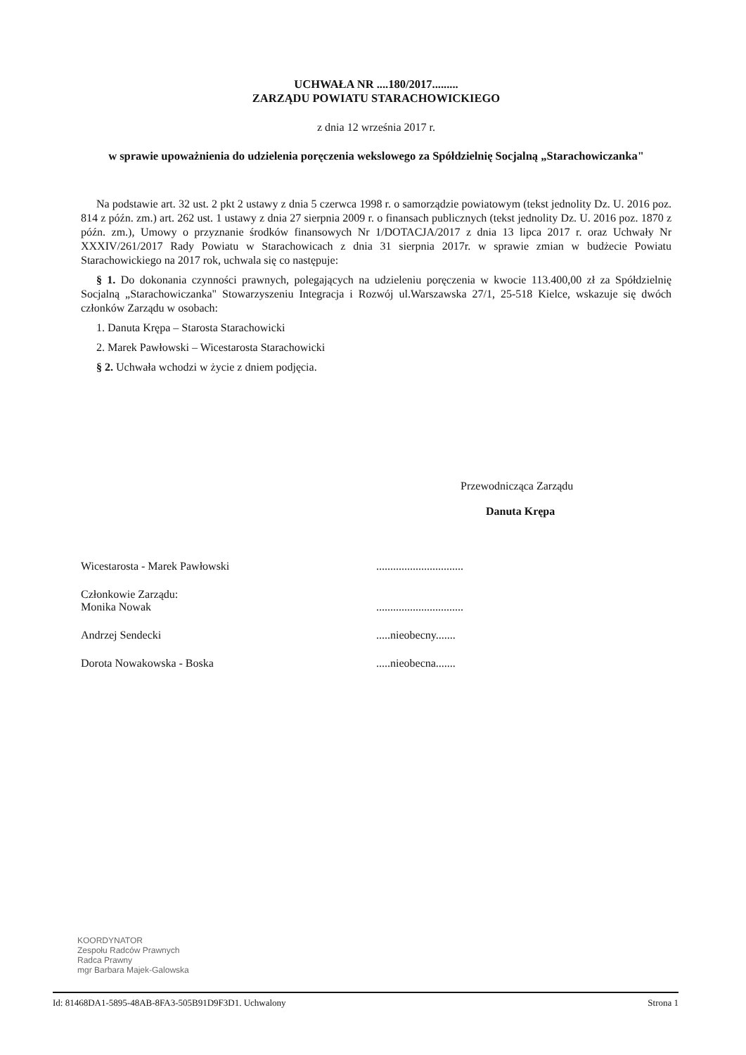UCHWAŁA NR ....180/2017.........
ZARZĄDU POWIATU STARACHOWICKIEGO
z dnia 12 września 2017 r.
w sprawie upoważnienia do udzielenia poręczenia wekslowego za Spółdzielnię Socjalną „Starachowiczanka"
Na podstawie art. 32 ust. 2 pkt 2 ustawy z dnia 5 czerwca 1998 r. o samorządzie powiatowym (tekst jednolity Dz. U. 2016 poz. 814 z późn. zm.) art. 262 ust. 1 ustawy z dnia 27 sierpnia 2009 r. o finansach publicznych (tekst jednolity Dz. U. 2016 poz. 1870 z późn. zm.), Umowy o przyznanie środków finansowych Nr 1/DOTACJA/2017 z dnia 13 lipca 2017 r. oraz Uchwały Nr XXXIV/261/2017 Rady Powiatu w Starachowicach z dnia 31 sierpnia 2017r. w sprawie zmian w budżecie Powiatu Starachowickiego na 2017 rok, uchwala się co następuje:
§ 1. Do dokonania czynności prawnych, polegających na udzieleniu poręczenia w kwocie 113.400,00 zł za Spółdzielnię Socjalną „Starachowiczanka" Stowarzyszeniu Integracja i Rozwój ul.Warszawska 27/1, 25-518 Kielce, wskazuje się dwóch członków Zarządu w osobach:
1. Danuta Krępa – Starosta Starachowicki
2. Marek Pawłowski – Wicestarosta Starachowicki
§ 2. Uchwała wchodzi w życie z dniem podjęcia.
Przewodnicząca Zarządu
Danuta Krępa
Wicestarosta - Marek Pawłowski ...............................
Członkowie Zarządu:
Monika Nowak
...............................
Andrzej Sendecki .....nieobecny.......
Dorota Nowakowska - Boska .....nieobecna.......
KOORDYNATOR
Zespołu Radców Prawnych
Radca Prawny
mgr Barbara Majek-Galowska
Id: 81468DA1-5895-48AB-8FA3-505B91D9F3D1. Uchwalony Strona 1